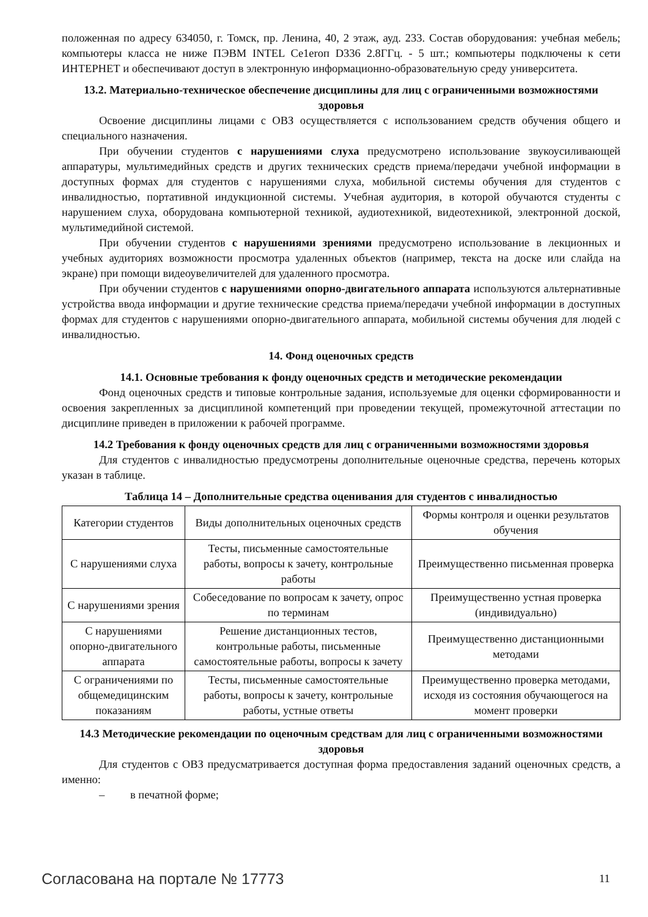положенная по адресу 634050, г. Томск, пр. Ленина, 40, 2 этаж, ауд. 233. Состав оборудования: учебная мебель; компьютеры класса не ниже ПЭВМ INTEL Ce1eroп D336 2.8ГГц. - 5 шт.; компьютеры подключены к сети ИНТЕРНЕТ и обеспечивают доступ в электронную информационно-образовательную среду университета.
13.2. Материально-техническое обеспечение дисциплины для лиц с ограниченными возможностями здоровья
Освоение дисциплины лицами с ОВЗ осуществляется с использованием средств обучения общего и специального назначения.
При обучении студентов с нарушениями слуха предусмотрено использование звукоусиливающей аппаратуры, мультимедийных средств и других технических средств приема/передачи учебной информации в доступных формах для студентов с нарушениями слуха, мобильной системы обучения для студентов с инвалидностью, портативной индукционной системы. Учебная аудитория, в которой обучаются студенты с нарушением слуха, оборудована компьютерной техникой, аудиотехникой, видеотехникой, электронной доской, мультимедийной системой.
При обучении студентов с нарушениями зрениями предусмотрено использование в лекционных и учебных аудиториях возможности просмотра удаленных объектов (например, текста на доске или слайда на экране) при помощи видеоувеличителей для удаленного просмотра.
При обучении студентов с нарушениями опорно-двигательного аппарата используются альтернативные устройства ввода информации и другие технические средства приема/передачи учебной информации в доступных формах для студентов с нарушениями опорно-двигательного аппарата, мобильной системы обучения для людей с инвалидностью.
14. Фонд оценочных средств
14.1. Основные требования к фонду оценочных средств и методические рекомендации
Фонд оценочных средств и типовые контрольные задания, используемые для оценки сформированности и освоения закрепленных за дисциплиной компетенций при проведении текущей, промежуточной аттестации по дисциплине приведен в приложении к рабочей программе.
14.2 Требования к фонду оценочных средств для лиц с ограниченными возможностями здоровья
Для студентов с инвалидностью предусмотрены дополнительные оценочные средства, перечень которых указан в таблице.
Таблица 14 – Дополнительные средства оценивания для студентов с инвалидностью
| Категории студентов | Виды дополнительных оценочных средств | Формы контроля и оценки результатов обучения |
| С нарушениями слуха | Тесты, письменные самостоятельные работы, вопросы к зачету, контрольные работы | Преимущественно письменная проверка |
| С нарушениями зрения | Собеседование по вопросам к зачету, опрос по терминам | Преимущественно устная проверка (индивидуально) |
| С нарушениями опорно-двигательного аппарата | Решение дистанционных тестов, контрольные работы, письменные самостоятельные работы, вопросы к зачету | Преимущественно дистанционными методами |
| С ограничениями по общемедицинским показаниям | Тесты, письменные самостоятельные работы, вопросы к зачету, контрольные работы, устные ответы | Преимущественно проверка методами, исходя из состояния обучающегося на момент проверки |
14.3 Методические рекомендации по оценочным средствам для лиц с ограниченными возможностями здоровья
Для студентов с ОВЗ предусматривается доступная форма предоставления заданий оценочных средств, а именно:
– в печатной форме;
Согласована на портале № 17773 11